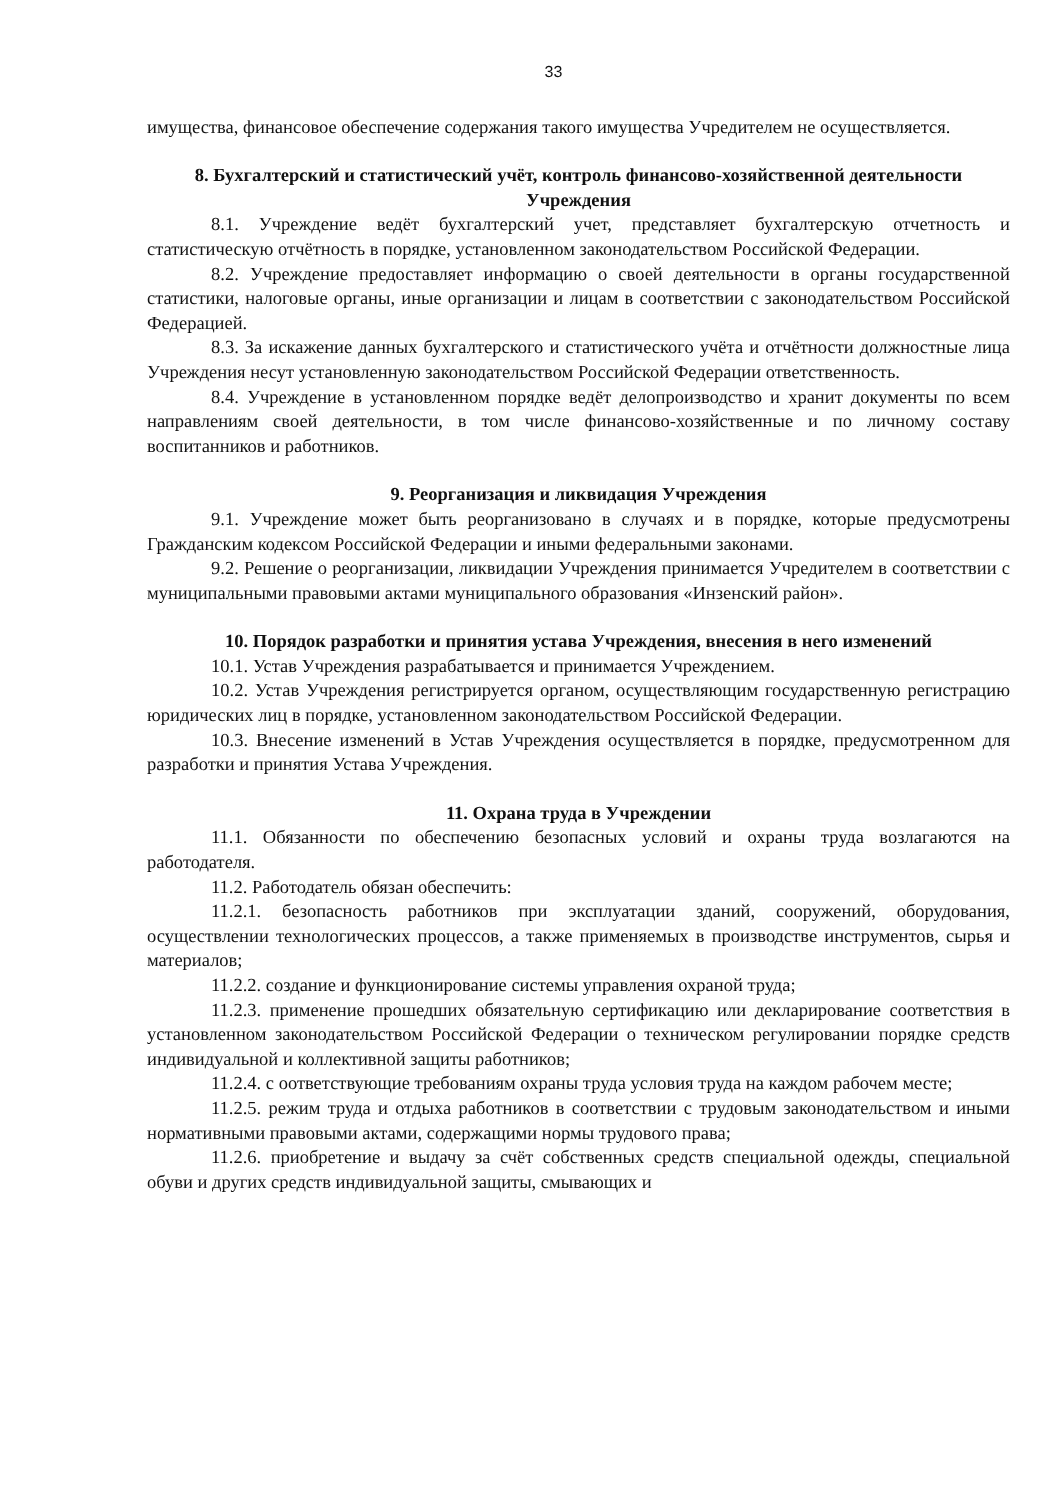33
имущества, финансовое обеспечение содержания такого имущества Учредителем не осуществляется.
8. Бухгалтерский и статистический учёт, контроль финансово-хозяйственной деятельности Учреждения
8.1. Учреждение ведёт бухгалтерский учет, представляет бухгалтерскую отчетность и статистическую отчётность в порядке, установленном законодательством Российской Федерации.
8.2. Учреждение предоставляет информацию о своей деятельности в органы государственной статистики, налоговые органы, иные организации и лицам в соответствии с законодательством Российской Федерацией.
8.3. За искажение данных бухгалтерского и статистического учёта и отчётности должностные лица Учреждения несут установленную законодательством Российской Федерации ответственность.
8.4. Учреждение в установленном порядке ведёт делопроизводство и хранит документы по всем направлениям своей деятельности, в том числе финансово-хозяйственные и по личному составу воспитанников и работников.
9. Реорганизация и ликвидация Учреждения
9.1. Учреждение может быть реорганизовано в случаях и в порядке, которые предусмотрены Гражданским кодексом Российской Федерации и иными федеральными законами.
9.2. Решение о реорганизации, ликвидации Учреждения принимается Учредителем в соответствии с муниципальными правовыми актами муниципального образования «Инзенский район».
10. Порядок разработки и принятия устава Учреждения, внесения в него изменений
10.1. Устав Учреждения разрабатывается и принимается Учреждением.
10.2. Устав Учреждения регистрируется органом, осуществляющим государственную регистрацию юридических лиц в порядке, установленном законодательством Российской Федерации.
10.3. Внесение изменений в Устав Учреждения осуществляется в порядке, предусмотренном для разработки и принятия Устава Учреждения.
11. Охрана труда в Учреждении
11.1. Обязанности по обеспечению безопасных условий и охраны труда возлагаются на работодателя.
11.2. Работодатель обязан обеспечить:
11.2.1. безопасность работников при эксплуатации зданий, сооружений, оборудования, осуществлении технологических процессов, а также применяемых в производстве инструментов, сырья и материалов;
11.2.2. создание и функционирование системы управления охраной труда;
11.2.3. применение прошедших обязательную сертификацию или декларирование соответствия в установленном законодательством Российской Федерации о техническом регулировании порядке средств индивидуальной и коллективной защиты работников;
11.2.4. с оответствующие требованиям охраны труда условия труда на каждом рабочем месте;
11.2.5. режим труда и отдыха работников в соответствии с трудовым законодательством и иными нормативными правовыми актами, содержащими нормы трудового права;
11.2.6. приобретение и выдачу за счёт собственных средств специальной одежды, специальной обуви и других средств индивидуальной защиты, смывающих и